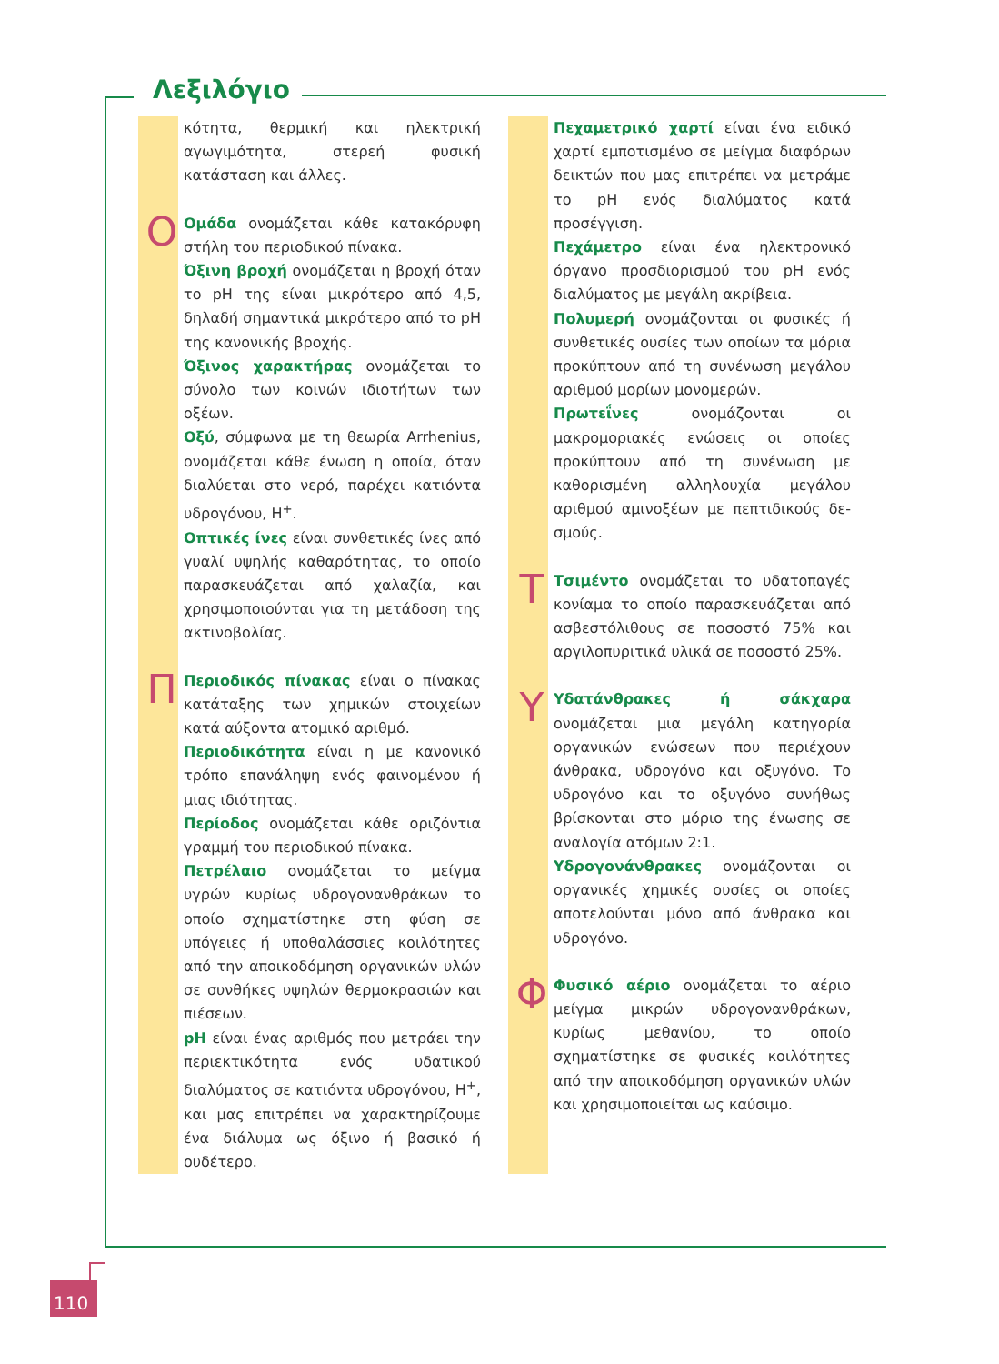Λεξιλόγιο
κότητα, θερμική και ηλεκτρική αγωγιμότη­τα, στερεή φυσική κατάσταση και άλλες.
Ο Ομάδα ονομάζεται κάθε κατακόρυφη στή­λη του περιοδικού πίνακα.
Όξινη βροχή ονομάζεται η βροχή όταν το pH της είναι μικρότερο από 4,5, δηλαδή ση­μαντικά μικρότερο από το pH της κανονικής βροχής.
Όξινος χαρακτήρας ονομάζεται το σύνο­λο των κοινών ιδιοτήτων των οξέων.
Οξύ, σύμφωνα με τη θεωρία Arrhenius, ονομάζεται κάθε ένωση η οποία, όταν δια­λύεται στο νερό, παρέχει κατιόντα υδρογό­νου, H<sup>+</sup>.
Οπτικές ίνες είναι συνθετικές ίνες από γυα­λί υψηλής καθαρότητας, το οποίο παρα­σκευάζεται από χαλαζία, και χρησιμοποιού­νται για τη μετάδοση της ακτινοβολίας.
Π Περιοδικός πίνακας είναι ο πίνακας κατά­ταξης των χημικών στοιχείων κατά αύξοντα ατομικό αριθμό.
Περιοδικότητα είναι η με κανονικό τρόπο επανάληψη ενός φαινομένου ή μιας ιδιότητας.
Περίοδος ονομάζεται κάθε οριζόντια γραμ­μή του περιοδικού πίνακα.
Πετρέλαιο ονομάζεται το μείγμα υγρών κυ­ρίως υδρογονανθράκων το οποίο σχηματί­στηκε στη φύση σε υπόγειες ή υποθαλάσ­σιες κοιλότητες από την αποικοδόμηση ορ­γανικών υλών σε συνθήκες υψηλών θερμο­κρασιών και πιέσεων.
pH είναι ένας αριθμός που μετράει την πε­ριεκτικότητα ενός υδατικού διαλύματος σε κατιόντα υδρογόνου, H<sup>+</sup>, και μας επιτρέπει να χαρακτηρίζουμε ένα διάλυμα ως όξινο ή βασικό ή ουδέτερο.
Πεχαμετρικό χαρτί είναι ένα ειδικό χαρτί εμποτισμένο σε μείγμα διαφόρων δεικτών που μας επιτρέπει να μετράμε το pH ενός διαλύματος κατά προσέγγιση.
Πεχάμετρο είναι ένα ηλεκτρονικό όργανο προσδιορισμού του pH ενός διαλύματος με μεγάλη ακρίβεια.
Πολυμερή ονομάζονται οι φυσικές ή συν­θετικές ουσίες των οποίων τα μόρια προκύ­πτουν από τη συνένωση μεγάλου αριθμού μορίων μονομερών.
Πρωτεΐνες ονομάζονται οι μακρομοριακές ενώσεις οι οποίες προκύπτουν από τη συνέ­νωση με καθορισμένη αλληλουχία μεγά­λου αριθμού αμινοξέων με πεπτιδικούς δε­σμούς.
Τ Τσιμέντο ονομάζεται το υδατοπαγές κονία­μα το οποίο παρασκευάζεται από ασβεστό­λιθους σε ποσοστό 75% και αργιλοπυριτικά υλικά σε ποσοστό 25%.
Υ Υδατάνθρακες ή σάκχαρα ονομάζεται μια μεγάλη κατηγορία οργανικών ενώσεων που περιέχουν άνθρακα, υδρογόνο και οξυγό­νο. Το υδρογόνο και το οξυγόνο συνήθως βρίσκονται στο μόριο της ένωσης σε αναλο­γία ατόμων 2:1.
Υδρογονάνθρακες ονομάζονται οι οργα­νικές χημικές ουσίες οι οποίες αποτελούνται μόνο από άνθρακα και υδρογόνο.
Φ Φυσικό αέριο ονομάζεται το αέριο μείγμα μικρών υδρογονανθράκων, κυρίως μεθανί­ου, το οποίο σχηματίστηκε σε φυσικές κοι­λότητες από την αποικοδόμηση οργανικών υλών και χρησιμοποιείται ως καύσιμο.
110